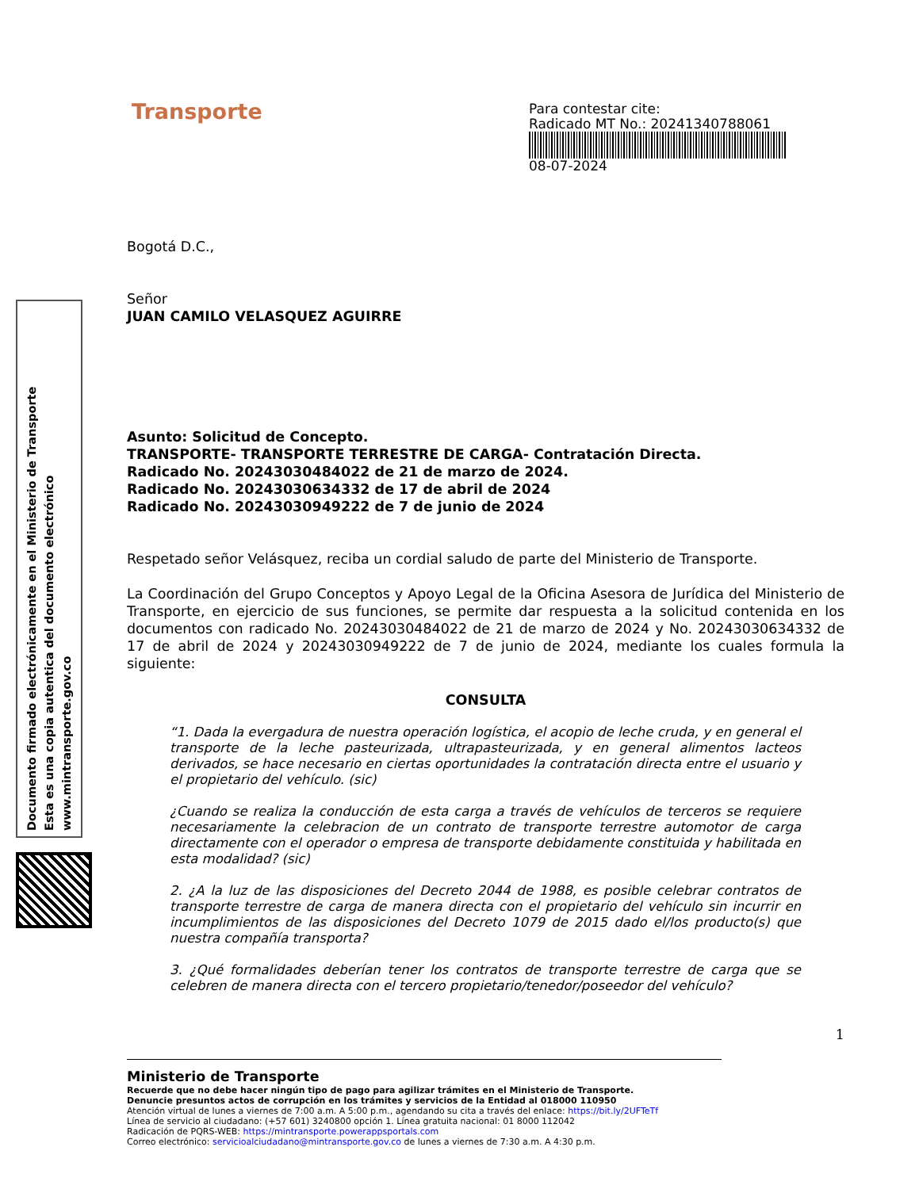Documento firmado electrónicamente en el Ministerio de Transporte
Esta es una copia autentica del documento electrónico
www.mintransporte.gov.co
Transporte
Para contestar cite:
Radicado MT No.: 20241340788061
08-07-2024
Bogotá D.C.,
Señor
JUAN CAMILO VELASQUEZ AGUIRRE
Asunto: Solicitud de Concepto.
TRANSPORTE- TRANSPORTE TERRESTRE DE CARGA- Contratación Directa.
Radicado No. 20243030484022 de 21 de marzo de 2024.
Radicado No. 20243030634332 de 17 de abril de 2024
Radicado No. 20243030949222 de 7 de junio de 2024
Respetado señor Velásquez, reciba un cordial saludo de parte del Ministerio de Transporte.
La Coordinación del Grupo Conceptos y Apoyo Legal de la Oficina Asesora de Jurídica del Ministerio de Transporte, en ejercicio de sus funciones, se permite dar respuesta a la solicitud contenida en los documentos con radicado No. 20243030484022 de 21 de marzo de 2024 y No. 20243030634332 de 17 de abril de 2024 y 20243030949222 de 7 de junio de 2024, mediante los cuales formula la siguiente:
CONSULTA
“1. Dada la evergadura de nuestra operación logística, el acopio de leche cruda, y en general el transporte de la leche pasteurizada, ultrapasteurizada, y en general alimentos lacteos derivados, se hace necesario en ciertas oportunidades la contratación directa entre el usuario y el propietario del vehículo. (sic)
¿Cuando se realiza la conducción de esta carga a través de vehículos de terceros se requiere necesariamente la celebracion de un contrato de transporte terrestre automotor de carga directamente con el operador o empresa de transporte debidamente constituida y habilitada en esta modalidad? (sic)
2. ¿A la luz de las disposiciones del Decreto 2044 de 1988, es posible celebrar contratos de transporte terrestre de carga de manera directa con el propietario del vehículo sin incurrir en incumplimientos de las disposiciones del Decreto 1079 de 2015 dado el/los producto(s) que nuestra compañía transporta?
3. ¿Qué formalidades deberían tener los contratos de transporte terrestre de carga que se celebren de manera directa con el tercero propietario/tenedor/poseedor del vehículo?
1
Ministerio de Transporte
Recuerde que no debe hacer ningún tipo de pago para agilizar trámites en el Ministerio de Transporte.
Denuncie presuntos actos de corrupción en los trámites y servicios de la Entidad al 018000 110950
Atención virtual de lunes a viernes de 7:00 a.m. A 5:00 p.m., agendando su cita a través del enlace: https://bit.ly/2UFTeTf
Línea de servicio al ciudadano: (+57 601) 3240800 opción 1. Línea gratuita nacional: 01 8000 112042
Radicación de PQRS-WEB: https://mintransporte.powerappsportals.com
Correo electrónico: servicioalciudadano@mintransporte.gov.co de lunes a viernes de 7:30 a.m. A 4:30 p.m.